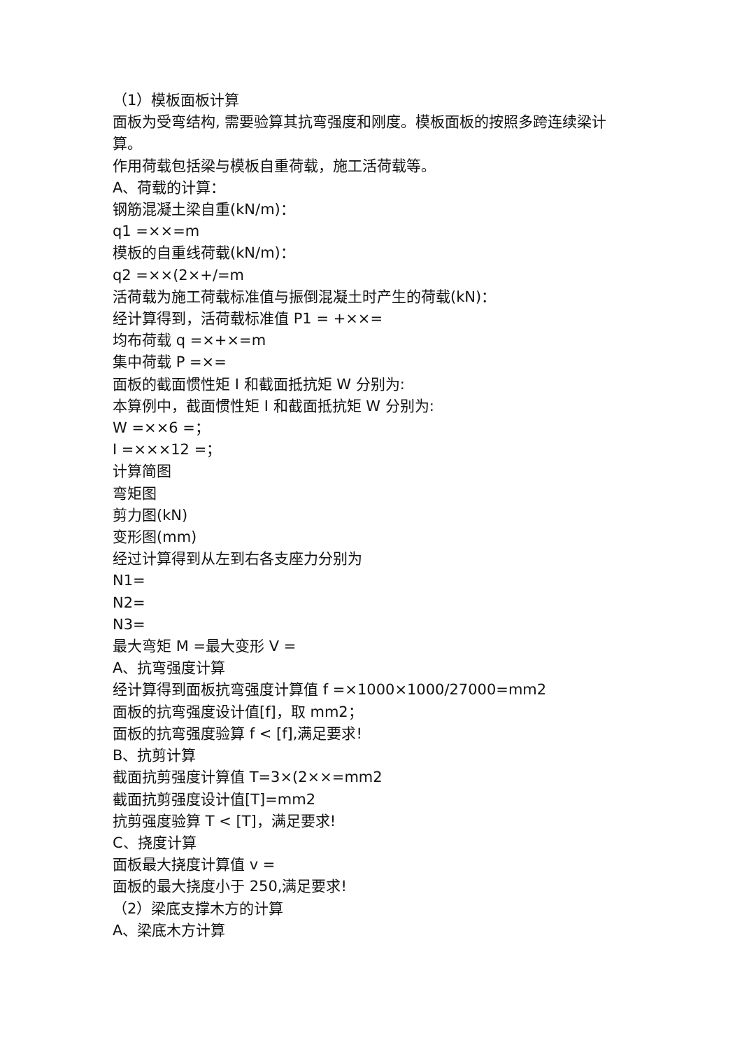（1）模板面板计算
面板为受弯结构, 需要验算其抗弯强度和刚度。模板面板的按照多跨连续梁计算。
作用荷载包括梁与模板自重荷载，施工活荷载等。
A、荷载的计算：
钢筋混凝土梁自重(kN/m)：
q1 =××=m
模板的自重线荷载(kN/m)：
q2 =××(2×+/=m
活荷载为施工荷载标准值与振倒混凝土时产生的荷载(kN)：
经计算得到，活荷载标准值 P1 = +××=
均布荷载 q =×+×=m
集中荷载 P =×=
面板的截面惯性矩 I 和截面抵抗矩 W 分别为:
本算例中，截面惯性矩 I 和截面抵抗矩 W 分别为:
W =××6 =；
I =×××12 =；
计算简图
弯矩图
剪力图(kN)
变形图(mm)
经过计算得到从左到右各支座力分别为
N1=
N2=
N3=
最大弯矩 M =最大变形 V =
A、抗弯强度计算
经计算得到面板抗弯强度计算值 f =×1000×1000/27000=mm2
面板的抗弯强度设计值[f]，取 mm2；
面板的抗弯强度验算 f < [f],满足要求!
B、抗剪计算
截面抗剪强度计算值 T=3×(2××=mm2
截面抗剪强度设计值[T]=mm2
抗剪强度验算 T < [T]，满足要求!
C、挠度计算
面板最大挠度计算值 v =
面板的最大挠度小于 250,满足要求!
（2）梁底支撑木方的计算
A、梁底木方计算